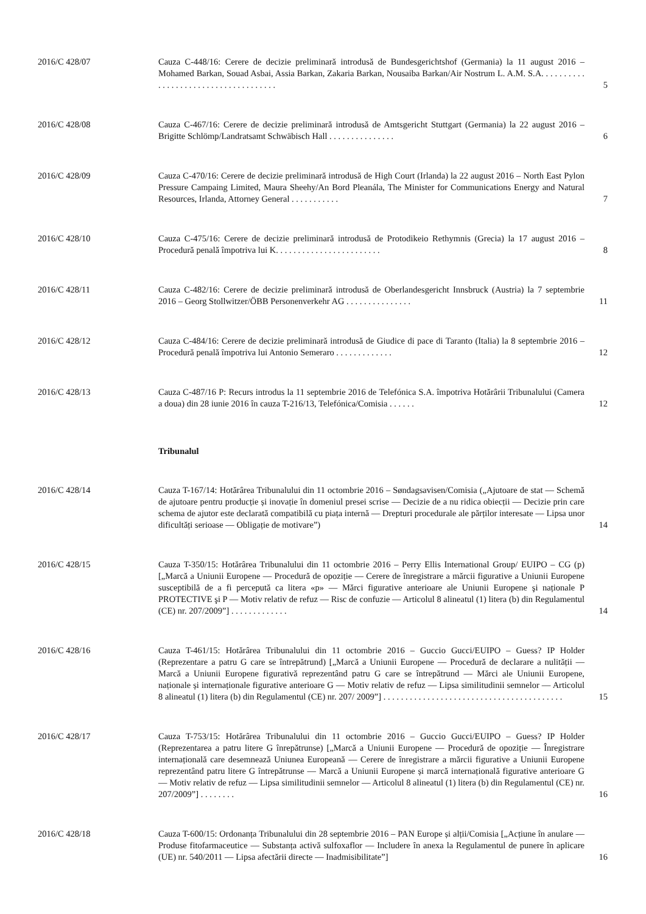2016/C 428/07 Cauza C-448/16: Cerere de decizie preliminară introdusă de Bundesgerichtshof (Germania) la 11 august 2016 – Mohamed Barkan, Souad Asbai, Assia Barkan, Zakaria Barkan, Nousaiba Barkan/Air Nostrum L. A.M. S.A. . . . . . . . . . . . . . . . . . . . . . . . . . . . . . . . . . . . .
5
2016/C 428/08 Cauza C-467/16: Cerere de decizie preliminară introdusă de Amtsgericht Stuttgart (Germania) la 22 august 2016 – Brigitte Schlömp/Landratsamt Schwäbisch Hall . . . . . . . . . . . . . . .
6
2016/C 428/09 Cauza C-470/16: Cerere de decizie preliminară introdusă de High Court (Irlanda) la 22 august 2016 – North East Pylon Pressure Campaing Limited, Maura Sheehy/An Bord Pleanála, The Minister for Communications Energy and Natural Resources, Irlanda, Attorney General . . . . . . . . . . .
7
2016/C 428/10 Cauza C-475/16: Cerere de decizie preliminară introdusă de Protodikeio Rethymnis (Grecia) la 17 august 2016 – Procedură penală împotriva lui K. . . . . . . . . . . . . . . . . . . . . . . .
8
2016/C 428/11 Cauza C-482/16: Cerere de decizie preliminară introdusă de Oberlandesgericht Innsbruck (Austria) la 7 septembrie 2016 – Georg Stollwitzer/ÖBB Personenverkehr AG . . . . . . . . . . . . . . .
11
2016/C 428/12 Cauza C-484/16: Cerere de decizie preliminară introdusă de Giudice di pace di Taranto (Italia) la 8 septembrie 2016 – Procedură penală împotriva lui Antonio Semeraro . . . . . . . . . . . . .
12
2016/C 428/13 Cauza C-487/16 P: Recurs introdus la 11 septembrie 2016 de Telefónica S.A. împotriva Hotărârii Tribunalului (Camera a doua) din 28 iunie 2016 în cauza T-216/13, Telefónica/Comisia . . . . . .
12
Tribunalul
2016/C 428/14 Cauza T-167/14: Hotărârea Tribunalului din 11 octombrie 2016 – Søndagsavisen/Comisia („Ajutoare de stat — Schemă de ajutoare pentru producție și inovație în domeniul presei scrise — Decizie de a nu ridica obiecții — Decizie prin care schema de ajutor este declarată compatibilă cu piața internă — Drepturi procedurale ale părților interesate — Lipsa unor dificultăți serioase — Obligație de motivare”)
14
2016/C 428/15 Cauza T-350/15: Hotărârea Tribunalului din 11 octombrie 2016 – Perry Ellis International Group/ EUIPO – CG (p) [„Marcă a Uniunii Europene — Procedură de opoziție — Cerere de înregistrare a mărcii figurative a Uniunii Europene susceptibilă de a fi percepută ca litera «p» — Mărci figurative anterioare ale Uniunii Europene şi naționale P PROTECTIVE şi P — Motiv relativ de refuz — Risc de confuzie — Articolul 8 alineatul (1) litera (b) din Regulamentul (CE) nr. 207/2009”] . . . . . . . . . . . . .
14
2016/C 428/16 Cauza T-461/15: Hotărârea Tribunalului din 11 octombrie 2016 – Guccio Gucci/EUIPO – Guess? IP Holder (Reprezentare a patru G care se întrepătrund) [„Marcă a Uniunii Europene — Procedură de declarare a nulității — Marcă a Uniunii Europene figurativă reprezentând patru G care se întrepătrund — Mărci ale Uniunii Europene, naționale și internaționale figurative anterioare G — Motiv relativ de refuz — Lipsa similitudinii semnelor — Articolul 8 alineatul (1) litera (b) din Regulamentul (CE) nr. 207/ 2009”] . . . . . . . . . . . . . . . . . . . . . . . . . . . . . . . . . . . . . . . . .
15
2016/C 428/17 Cauza T-753/15: Hotărârea Tribunalului din 11 octombrie 2016 – Guccio Gucci/EUIPO – Guess? IP Holder (Reprezentarea a patru litere G înrepătrunse) [„Marcă a Uniunii Europene — Procedură de opoziție — Înregistrare internațională care desemnează Uniunea Europeană — Cerere de înregistrare a mărcii figurative a Uniunii Europene reprezentând patru litere G întrepătrunse — Marcă a Uniunii Europene și marcă internațională figurative anterioare G — Motiv relativ de refuz — Lipsa similitudinii semnelor — Articolul 8 alineatul (1) litera (b) din Regulamentul (CE) nr. 207/2009”] . . . . . . . .
16
2016/C 428/18 Cauza T-600/15: Ordonanța Tribunalului din 28 septembrie 2016 – PAN Europe și alții/Comisia [„Acțiune în anulare — Produse fitofarmaceutice — Substanța activă sulfoxaflor — Includere în anexa la Regulamentul de punere în aplicare (UE) nr. 540/2011 — Lipsa afectării directe — Inadmisibilitate”]
16